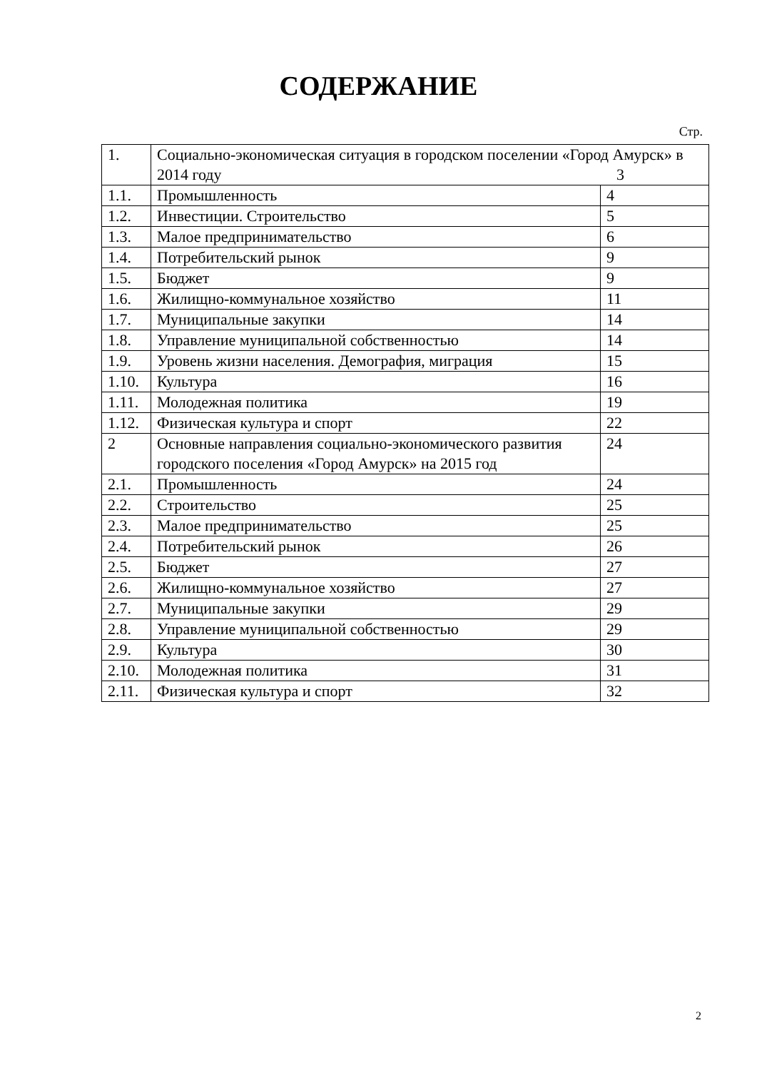СОДЕРЖАНИЕ
Стр.
| 1. | Социально-экономическая ситуация в городском поселении «Город Амурск» в 2014 году 3 | |
| 1.1. | Промышленность | 4 |
| 1.2. | Инвестиции. Строительство | 5 |
| 1.3. | Малое предпринимательство | 6 |
| 1.4. | Потребительский рынок | 9 |
| 1.5. | Бюджет | 9 |
| 1.6. | Жилищно-коммунальное хозяйство | 11 |
| 1.7. | Муниципальные закупки | 14 |
| 1.8. | Управление муниципальной собственностью | 14 |
| 1.9. | Уровень жизни населения. Демография, миграция | 15 |
| 1.10. | Культура | 16 |
| 1.11. | Молодежная политика | 19 |
| 1.12. | Физическая культура и спорт | 22 |
| 2 | Основные направления социально-экономического развития городского поселения «Город Амурск» на 2015 год | 24 |
| 2.1. | Промышленность | 24 |
| 2.2. | Строительство | 25 |
| 2.3. | Малое предпринимательство | 25 |
| 2.4. | Потребительский рынок | 26 |
| 2.5. | Бюджет | 27 |
| 2.6. | Жилищно-коммунальное хозяйство | 27 |
| 2.7. | Муниципальные закупки | 29 |
| 2.8. | Управление муниципальной собственностью | 29 |
| 2.9. | Культура | 30 |
| 2.10. | Молодежная политика | 31 |
| 2.11. | Физическая культура и спорт | 32 |
2